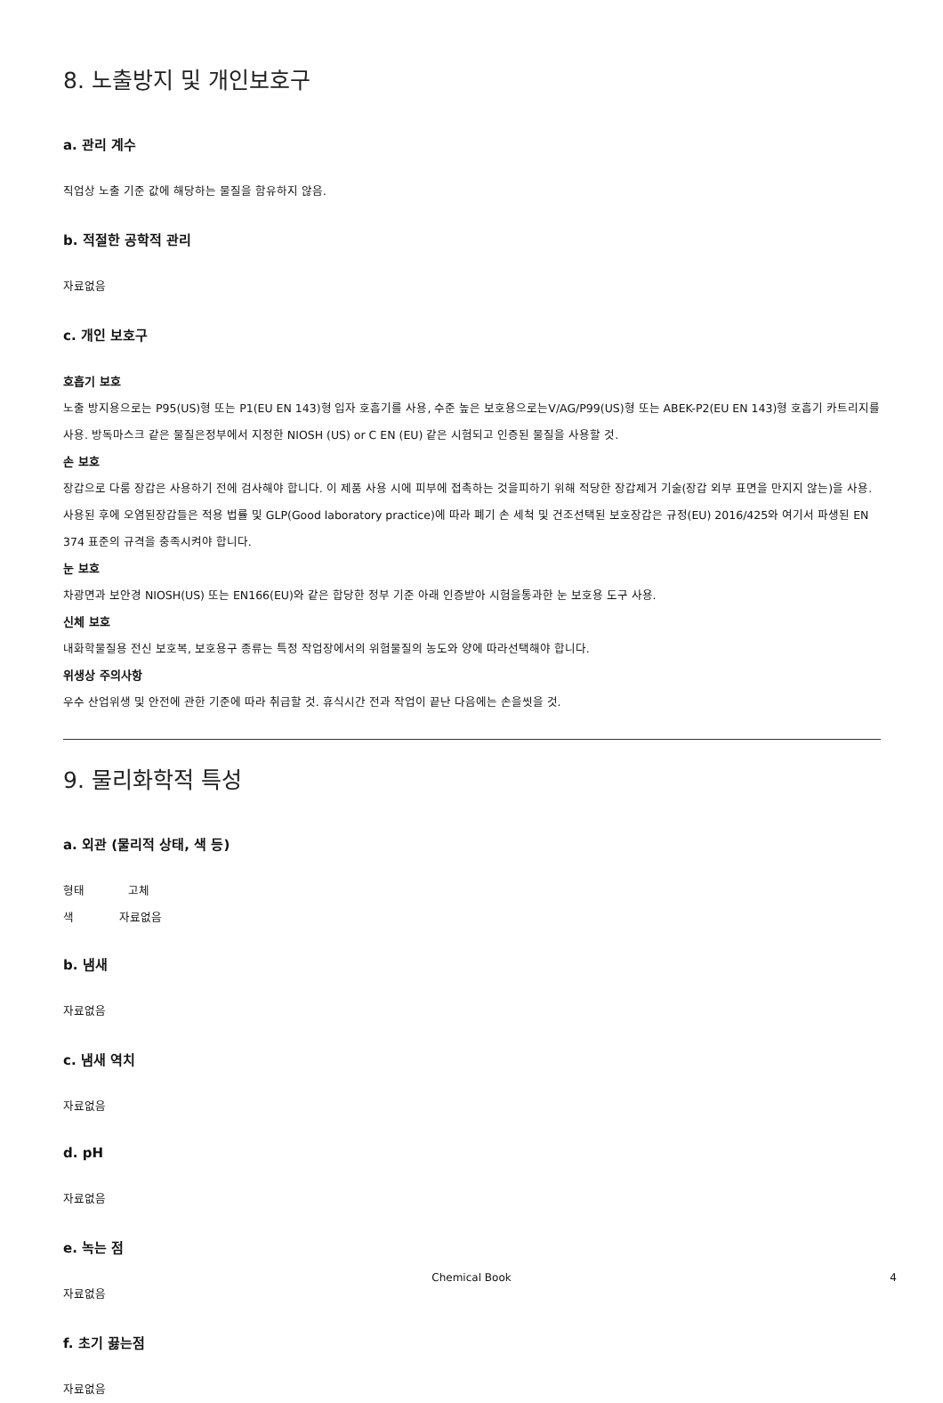8. 노출방지 및 개인보호구
a. 관리 계수
직업상 노출 기준 값에 해당하는 물질을 함유하지 않음.
b. 적절한 공학적 관리
자료없음
c. 개인 보호구
호흡기 보호
노출 방지용으로는 P95(US)형 또는 P1(EU EN 143)형 입자 호흡기를 사용, 수준 높은 보호용으로는V/AG/P99(US)형 또는 ABEK-P2(EU EN 143)형 호흡기 카트리지를 사용. 방독마스크 같은 물질은정부에서 지정한 NIOSH (US) or C EN (EU) 같은 시험되고 인증된 물질을 사용할 것.
손 보호
장갑으로 다룸 장갑은 사용하기 전에 검사해야 합니다. 이 제품 사용 시에 피부에 접촉하는 것을피하기 위해 적당한 장갑제거 기술(장갑 외부 표면을 만지지 않는)을 사용. 사용된 후에 오염된장갑들은 적용 법률 및 GLP(Good laboratory practice)에 따라 폐기 손 세척 및 건조선택된 보호장갑은 규정(EU) 2016/425와 여기서 파생된 EN 374 표준의 규격을 충족시켜야 합니다.
눈 보호
차광면과 보안경 NIOSH(US) 또는 EN166(EU)와 같은 합당한 정부 기준 아래 인증받아 시험을통과한 눈 보호용 도구 사용.
신체 보호
내화학물질용 전신 보호복, 보호용구 종류는 특정 작업장에서의 위험물질의 농도와 양에 따라선택해야 합니다.
위생상 주의사항
우수 산업위생 및 안전에 관한 기준에 따라 취급할 것. 휴식시간 전과 작업이 끝난 다음에는 손을씻을 것.
9. 물리화학적 특성
a. 외관 (물리적 상태, 색 등)
형태 고체
색 자료없음
b. 냄새
자료없음
c. 냄새 역치
자료없음
d. pH
자료없음
e. 녹는 점
자료없음
f. 초기 끓는점
자료없음
Chemical Book 4